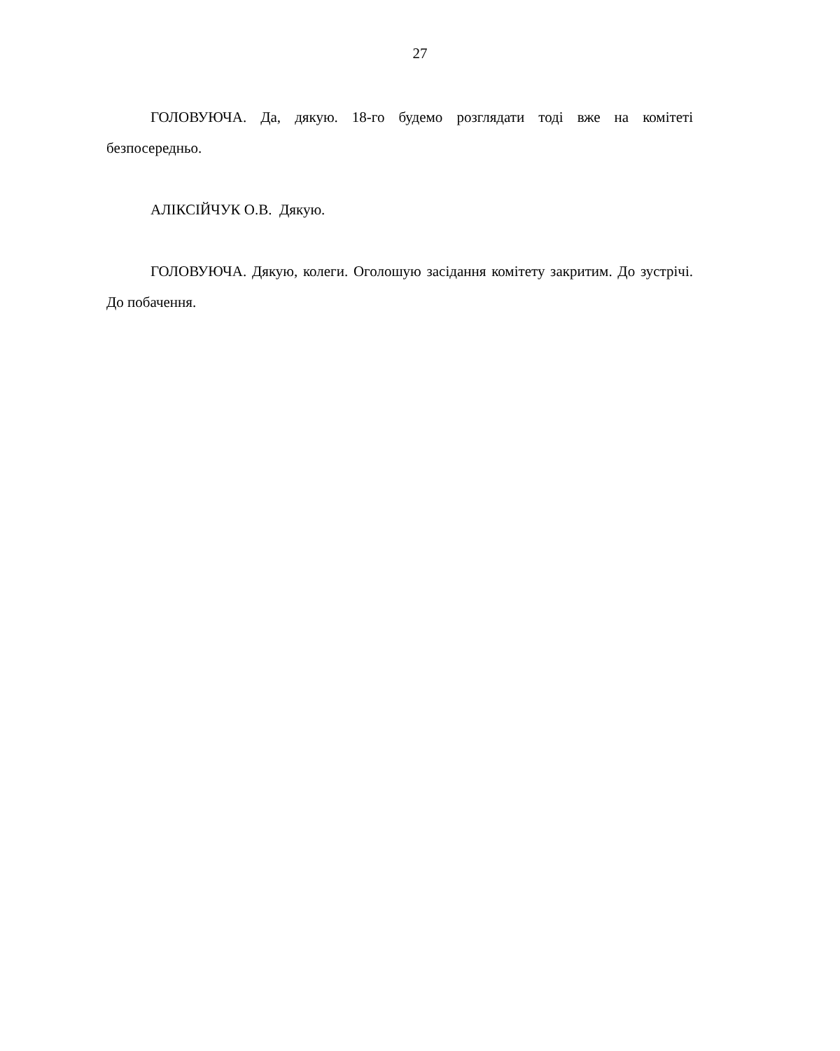27
ГОЛОВУЮЧА. Да, дякую. 18-го будемо розглядати тоді вже на комітеті безпосередньо.
АЛІКСІЙЧУК О.В. Дякую.
ГОЛОВУЮЧА. Дякую, колеги. Оголошую засідання комітету закритим. До зустрічі. До побачення.